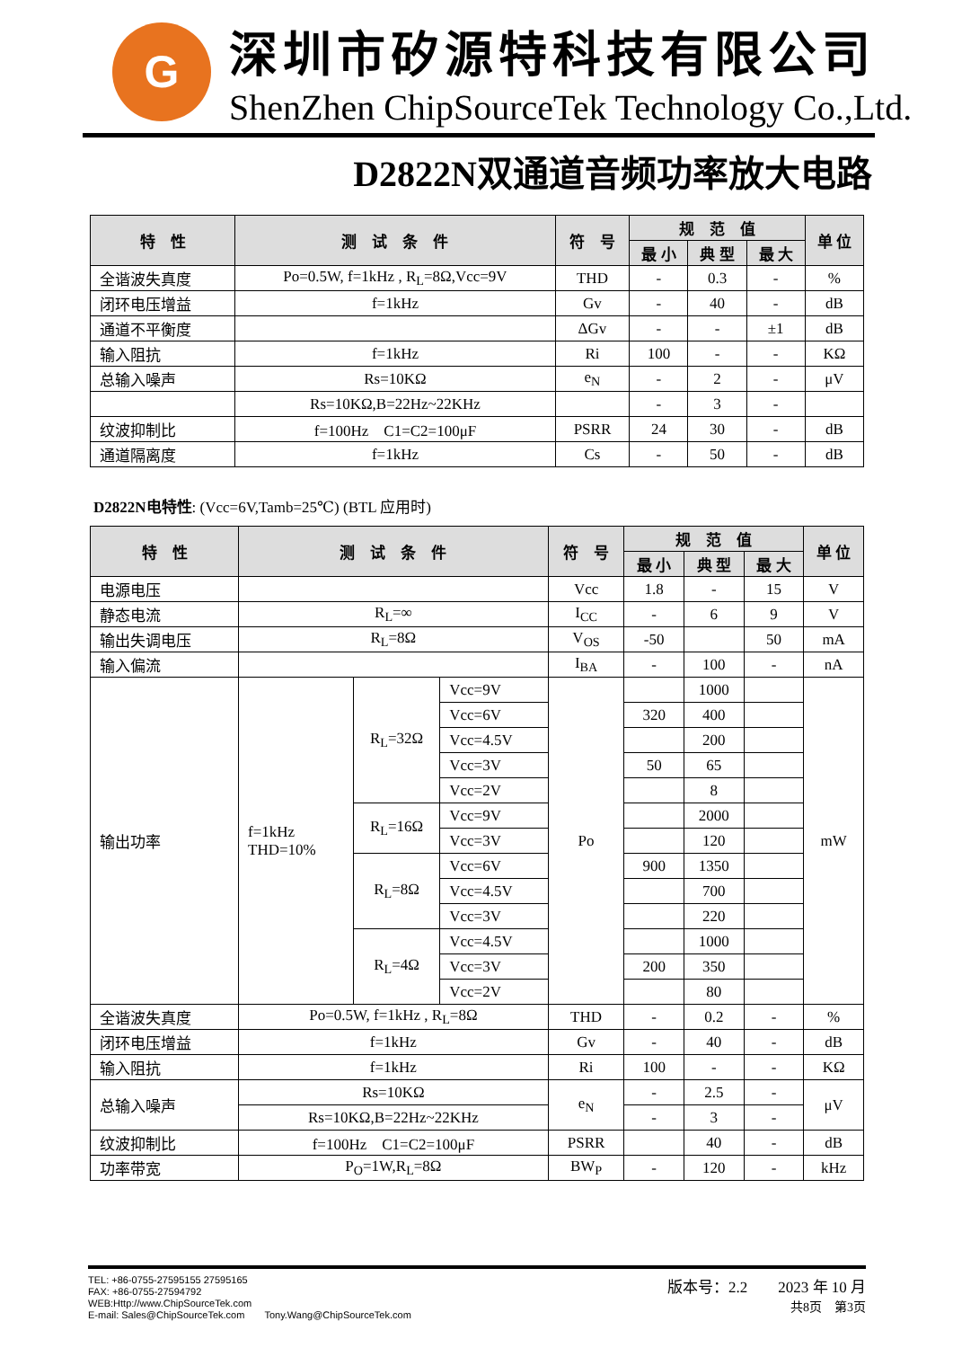G
深圳市矽源特科技有限公司
ShenZhen ChipSourceTek Technology Co.,Ltd.
D2822N双通道音频功率放大电路
| 特 性 | 测 试 条 件 | 符 号 | 规 范 值 | | | 单 位 |
| --- | --- | --- | --- | --- | --- | --- |
| | | | 最 小 | 典 型 | 最 大 | |
| 全谐波失真度 | Po=0.5W, f=1kHz , R<sub>L</sub>=8Ω,Vcc=9V | THD | - | 0.3 | - | % |
| 闭环电压增益 | f=1kHz | Gv | - | 40 | - | dB |
| 通道不平衡度 | | ΔGv | - | - | ±1 | dB |
| 输入阻抗 | f=1kHz | Ri | 100 | - | - | KΩ |
| 总输入噪声 | Rs=10KΩ | e<sub>N</sub> | - | 2 | - | μV |
| | Rs=10KΩ,B=22Hz~22KHz | | - | 3 | - | |
| 纹波抑制比 | f=100Hz C1=C2=100μF | PSRR | 24 | 30 | - | dB |
| 通道隔离度 | f=1kHz | Cs | - | 50 | - | dB |
D2822N电特性: (Vcc=6V,Tamb=25℃) (BTL 应用时)
| 特 性 | 测 试 条 件 | | | 符 号 | 规 范 值 | | | 单 位 |
| --- | --- | --- | --- | --- | --- | --- | --- | --- |
| | | | | | 最 小 | 典 型 | 最 大 | |
| 电源电压 | | | | Vcc | 1.8 | - | 15 | V |
| 静态电流 | R<sub>L</sub>=∞ | | | I<sub>CC</sub> | - | 6 | 9 | V |
| 输出失调电压 | R<sub>L</sub>=8Ω | | | V<sub>OS</sub> | -50 | | 50 | mA |
| 输入偏流 | | | | I<sub>BA</sub> | - | 100 | - | nA |
| 输出功率 | f=1kHz THD=10% | R<sub>L</sub>=32Ω | Vcc=9V | Po | | 1000 | | mW |
| | | | Vcc=6V | | 320 | 400 | | |
| | | | Vcc=4.5V | | | 200 | | |
| | | | Vcc=3V | | 50 | 65 | | |
| | | | Vcc=2V | | | 8 | | |
| | | R<sub>L</sub>=16Ω | Vcc=9V | | | 2000 | | |
| | | | Vcc=3V | | | 120 | | |
| | | R<sub>L</sub>=8Ω | Vcc=6V | | 900 | 1350 | | |
| | | | Vcc=4.5V | | | 700 | | |
| | | | Vcc=3V | | | 220 | | |
| | | R<sub>L</sub>=4Ω | Vcc=4.5V | | | 1000 | | |
| | | | Vcc=3V | | 200 | 350 | | |
| | | | Vcc=2V | | | 80 | | |
| 全谐波失真度 | Po=0.5W, f=1kHz , R<sub>L</sub>=8Ω | | | THD | - | 0.2 | - | % |
| 闭环电压增益 | f=1kHz | | | Gv | - | 40 | - | dB |
| 输入阻抗 | f=1kHz | | | Ri | 100 | - | - | KΩ |
| 总输入噪声 | Rs=10KΩ | | | e<sub>N</sub> | - | 2.5 | - | μV |
| | Rs=10KΩ,B=22Hz~22KHz | | | | - | 3 | - | |
| 纹波抑制比 | f=100Hz C1=C2=100μF | | | PSRR | | 40 | - | dB |
| 功率带宽 | P<sub>O</sub>=1W,R<sub>L</sub>=8Ω | | | BW<sub>P</sub> | - | 120 | - | kHz |
TEL: +86-0755-27595155 27595165
FAX: +86-0755-27594792
WEB:Http://www.ChipSourceTek.com
E-mail: Sales@ChipSourceTek.com　　Tony.Wang@ChipSourceTek.com
版本号：2.2　　2023 年 10 月
共8页　第3页